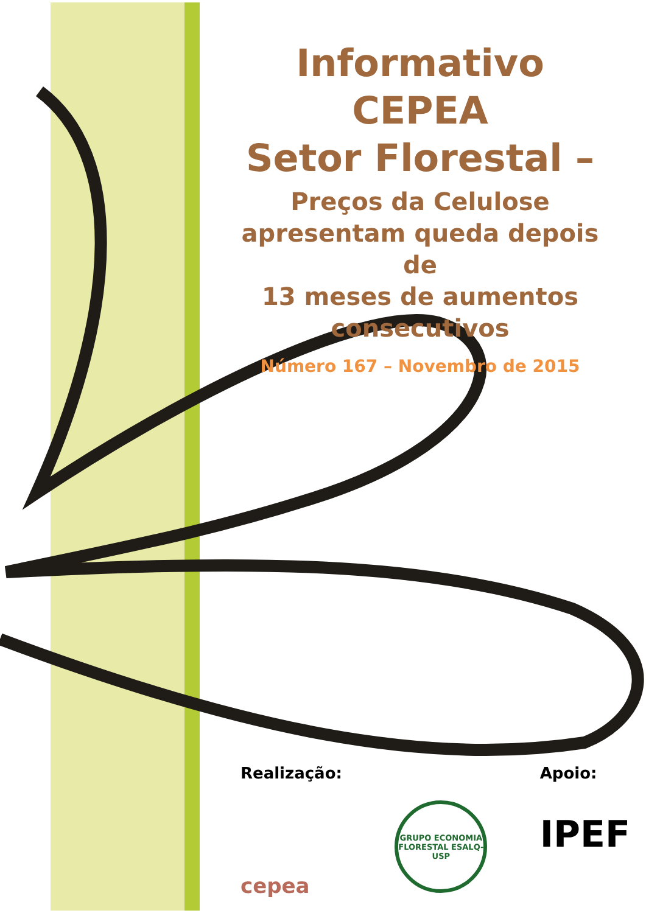Informativo CEPEA
Setor Florestal –
Preços da Celulose
apresentam queda depois de
13 meses de aumentos
consecutivos
Número 167 – Novembro de 2015
Realização:
cepea
GRUPO ECONOMIA FLORESTAL ESALQ-USP
Apoio:
IPEF